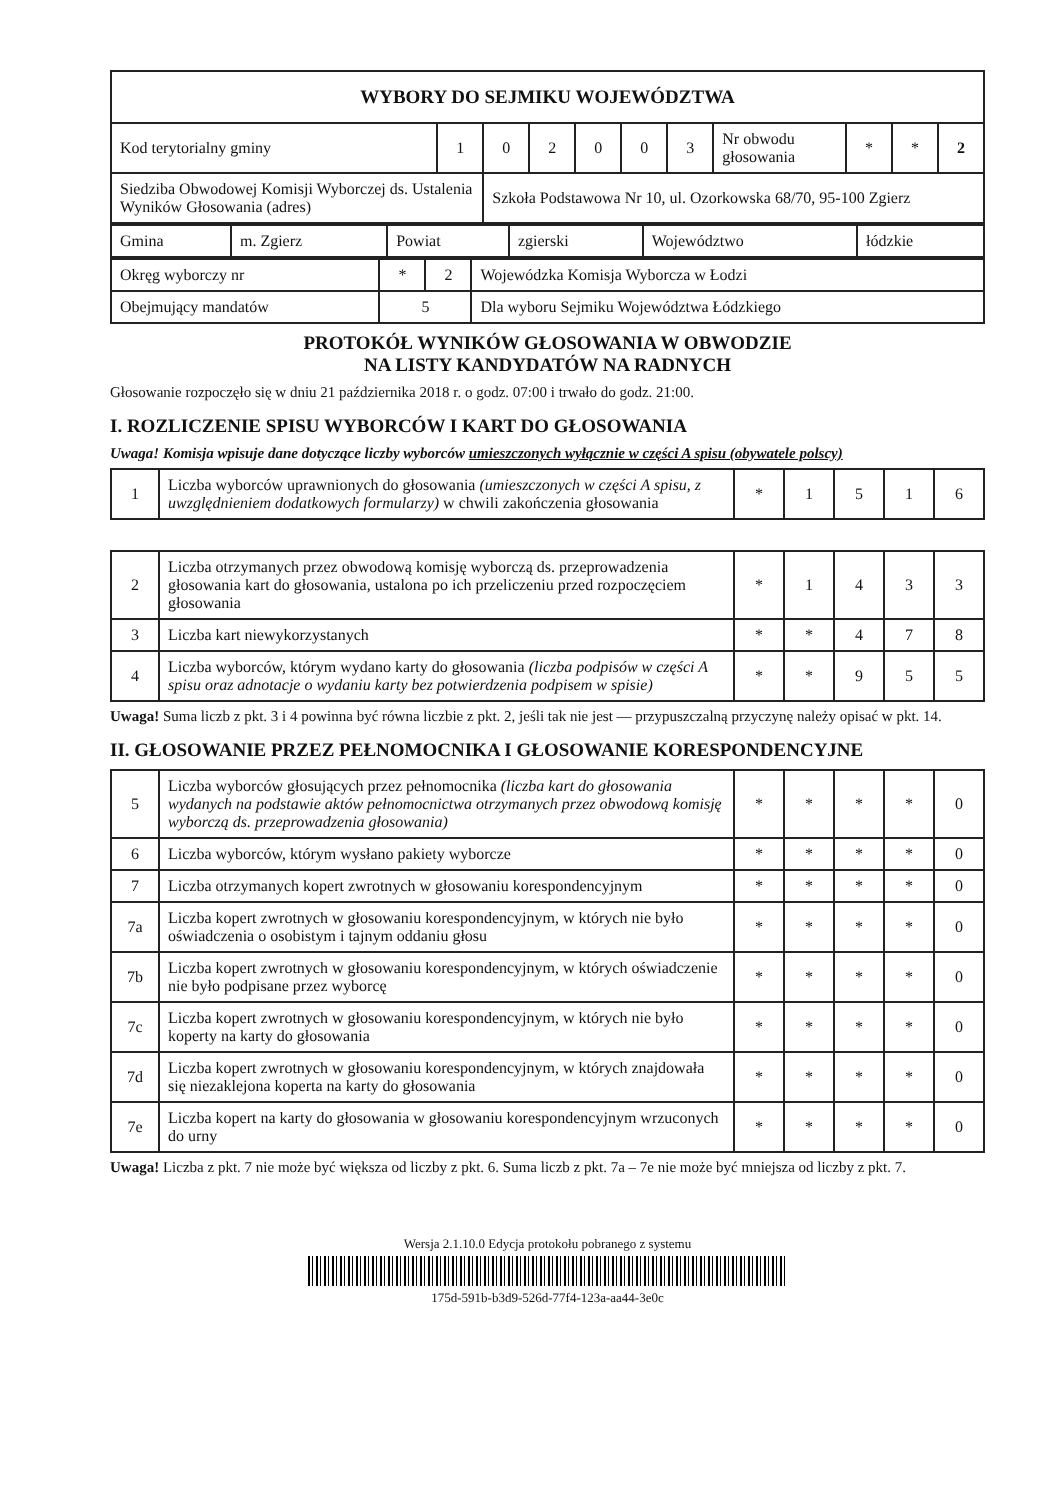| WYBORY DO SEJMIKU WOJEWÓDZTWA | | | | | | | | | | |
| --- | --- | --- | --- | --- | --- | --- | --- | --- | --- | --- |
| Kod terytorialny gminy | 1 | 0 | 2 | 0 | 0 | 3 | Nr obwodu głosowania | * | * | 2 |
| Siedziba Obwodowej Komisji Wyborczej ds. Ustalenia Wyników Głosowania (adres) | | Szkoła Podstawowa Nr 10, ul. Ozorkowska 68/70, 95-100 Zgierz | | | | | | | | |
| Gmina | m. Zgierz | Powiat | zgierski | Województwo | łódzkie |
| Okręg wyborczy nr | * | 2 | Wojewódzka Komisja Wyborcza w Łodzi |
| Obejmujący mandatów | 5 | | Dla wyboru Sejmiku Województwa Łódzkiego |
PROTOKÓŁ WYNIKÓW GŁOSOWANIA W OBWODZIE
NA LISTY KANDYDATÓW NA RADNYCH
Głosowanie rozpoczęło się w dniu 21 października 2018 r. o godz. 07:00 i trwało do godz. 21:00.
I. ROZLICZENIE SPISU WYBORCÓW I KART DO GŁOSOWANIA
Uwaga! Komisja wpisuje dane dotyczące liczby wyborców umieszczonych wyłącznie w części A spisu (obywatele polscy)
| 1 | Liczba wyborców uprawnionych do głosowania (umieszczonych w części A spisu, z uwzględnieniem dodatkowych formularzy) w chwili zakończenia głosowania | * | 1 | 5 | 1 | 6 |
| 2 | Liczba otrzymanych przez obwodową komisję wyborczą ds. przeprowadzenia głosowania kart do głosowania, ustalona po ich przeliczeniu przed rozpoczęciem głosowania | * | 1 | 4 | 3 | 3 |
| 3 | Liczba kart niewykorzystanych | * | * | 4 | 7 | 8 |
| 4 | Liczba wyborców, którym wydano karty do głosowania (liczba podpisów w części A spisu oraz adnotacje o wydaniu karty bez potwierdzenia podpisem w spisie) | * | * | 9 | 5 | 5 |
Uwaga! Suma liczb z pkt. 3 i 4 powinna być równa liczbie z pkt. 2, jeśli tak nie jest — przypuszczalną przyczynę należy opisać w pkt. 14.
II. GŁOSOWANIE PRZEZ PEŁNOMOCNIKA I GŁOSOWANIE KORESPONDENCYJNE
| 5 | Liczba wyborców głosujących przez pełnomocnika (liczba kart do głosowania wydanych na podstawie aktów pełnomocnictwa otrzymanych przez obwodową komisję wyborczą ds. przeprowadzenia głosowania) | * | * | * | * | 0 |
| 6 | Liczba wyborców, którym wysłano pakiety wyborcze | * | * | * | * | 0 |
| 7 | Liczba otrzymanych kopert zwrotnych w głosowaniu korespondencyjnym | * | * | * | * | 0 |
| 7a | Liczba kopert zwrotnych w głosowaniu korespondencyjnym, w których nie było oświadczenia o osobistym i tajnym oddaniu głosu | * | * | * | * | 0 |
| 7b | Liczba kopert zwrotnych w głosowaniu korespondencyjnym, w których oświadczenie nie było podpisane przez wyborcę | * | * | * | * | 0 |
| 7c | Liczba kopert zwrotnych w głosowaniu korespondencyjnym, w których nie było koperty na karty do głosowania | * | * | * | * | 0 |
| 7d | Liczba kopert zwrotnych w głosowaniu korespondencyjnym, w których znajdowała się niezaklejona koperta na karty do głosowania | * | * | * | * | 0 |
| 7e | Liczba kopert na karty do głosowania w głosowaniu korespondencyjnym wrzuconych do urny | * | * | * | * | 0 |
Uwaga! Liczba z pkt. 7 nie może być większa od liczby z pkt. 6. Suma liczb z pkt. 7a – 7e nie może być mniejsza od liczby z pkt. 7.
Wersja 2.1.10.0 Edycja protokołu pobranego z systemu
175d-591b-b3d9-526d-77f4-123a-aa44-3e0c